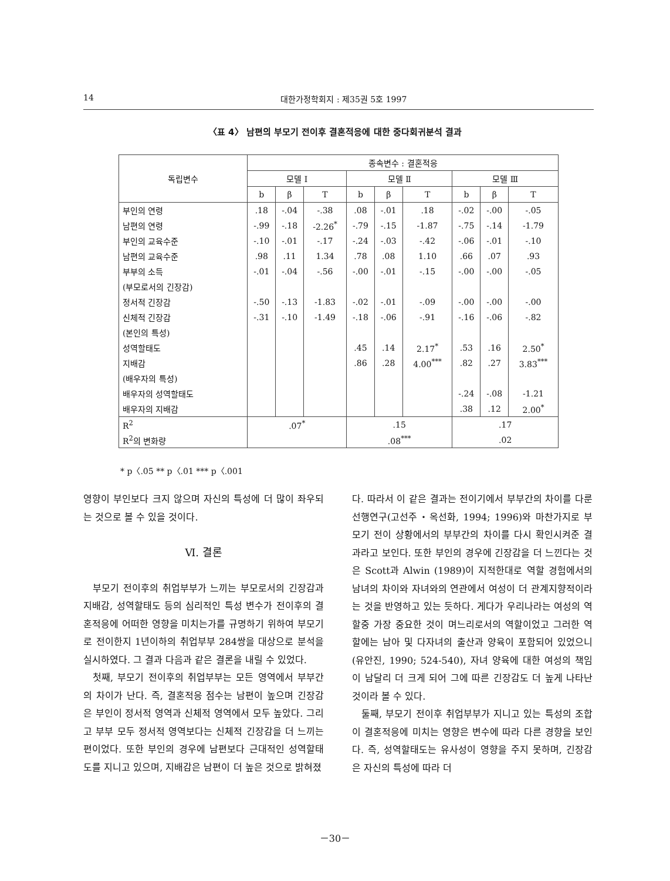14 대한가정학회지 : 제35권 5호 1997
〈표 4〉 남편의 부모기 전이후 결혼적응에 대한 중다회귀분석 결과
| 독립변수 | 종속변수 : 결혼적응 | | | | | | | | |
| --- | --- | --- | --- | --- | --- | --- | --- | --- | --- |
| | 모델 Ⅰ | | | 모델 Ⅱ | | | 모델 Ⅲ | | |
| | b | β | T | b | β | T | b | β | T |
| 부인의 연령 | .18 | -.04 | -.38 | .08 | -.01 | .18 | -.02 | -.00 | -.05 |
| 남편의 연령 | -.99 | -.18 | -2.26<sup>*</sup> | -.79 | -.15 | -1.87 | -.75 | -.14 | -1.79 |
| 부인의 교육수준 | -.10 | -.01 | -.17 | -.24 | -.03 | -.42 | -.06 | -.01 | -.10 |
| 남편의 교육수준 | .98 | .11 | 1.34 | .78 | .08 | 1.10 | .66 | .07 | .93 |
| 부부의 소득 | -.01 | -.04 | -.56 | -.00 | -.01 | -.15 | -.00 | -.00 | -.05 |
| (부모로서의 긴장감) | | | | | | | | | |
| 정서적 긴장감 | -.50 | -.13 | -1.83 | -.02 | -.01 | -.09 | -.00 | -.00 | -.00 |
| 신체적 긴장감 | -.31 | -.10 | -1.49 | -.18 | -.06 | -.91 | -.16 | -.06 | -.82 |
| (본인의 특성) | | | | | | | | | |
| 성역할태도 | | | | .45 | .14 | 2.17<sup>*</sup> | .53 | .16 | 2.50<sup>*</sup> |
| 지배감 | | | | .86 | .28 | 4.00<sup>***</sup> | .82 | .27 | 3.83<sup>***</sup> |
| (배우자의 특성) | | | | | | | | | |
| 배우자의 성역할태도 | | | | | | | -.24 | -.08 | -1.21 |
| 배우자의 지배감 | | | | | | | .38 | .12 | 2.00<sup>*</sup> |
| R<sup>2</sup> | .07<sup>*</sup> | | | .15 | | | .17 | | |
| R<sup>2</sup>의 변화량 | | | | .08<sup>***</sup> | | | .02 | | |
* p〈.05 ** p〈.01 *** p〈.001
영향이 부인보다 크지 않으며 자신의 특성에 더 많이 좌우되는 것으로 볼 수 있을 것이다.
Ⅵ. 결론
부모기 전이후의 취업부부가 느끼는 부모로서의 긴장감과 지배감, 성역할태도 등의 심리적인 특성 변수가 전이후의 결혼적응에 어떠한 영향을 미치는가를 규명하기 위하여 부모기로 전이한지 1년이하의 취업부부 284쌍을 대상으로 분석을 실시하였다. 그 결과 다음과 같은 결론을 내릴 수 있었다.
첫째, 부모기 전이후의 취업부부는 모든 영역에서 부부간의 차이가 난다. 즉, 결혼적응 점수는 남편이 높으며 긴장감은 부인이 정서적 영역과 신체적 영역에서 모두 높았다. 그리고 부부 모두 정서적 영역보다는 신체적 긴장감을 더 느끼는 편이었다. 또한 부인의 경우에 남편보다 근대적인 성역할태도를 지니고 있으며, 지배감은 남편이 더 높은 것으로 밝혀졌
다. 따라서 이 같은 결과는 전이기에서 부부간의 차이를 다룬 선행연구(고선주・옥선화, 1994; 1996)와 마찬가지로 부모기 전이 상황에서의 부부간의 차이를 다시 확인시켜준 결과라고 보인다. 또한 부인의 경우에 긴장감을 더 느낀다는 것은 Scott과 Alwin (1989)이 지적한대로 역할 경험에서의 남녀의 차이와 자녀와의 연관에서 여성이 더 관계지향적이라는 것을 반영하고 있는 듯하다. 게다가 우리나라는 여성의 역할중 가장 중요한 것이 며느리로서의 역할이었고 그러한 역할에는 남아 및 다자녀의 출산과 양육이 포함되어 있었으니(유안진, 1990; 524-540), 자녀 양육에 대한 여성의 책임이 남달리 더 크게 되어 그에 따른 긴장감도 더 높게 나타난 것이라 볼 수 있다.
둘째, 부모기 전이후 취업부부가 지니고 있는 특성의 조합이 결혼적응에 미치는 영향은 변수에 따라 다른 경향을 보인다. 즉, 성역할태도는 유사성이 영향을 주지 못하며, 긴장감은 자신의 특성에 따라 더
－30－